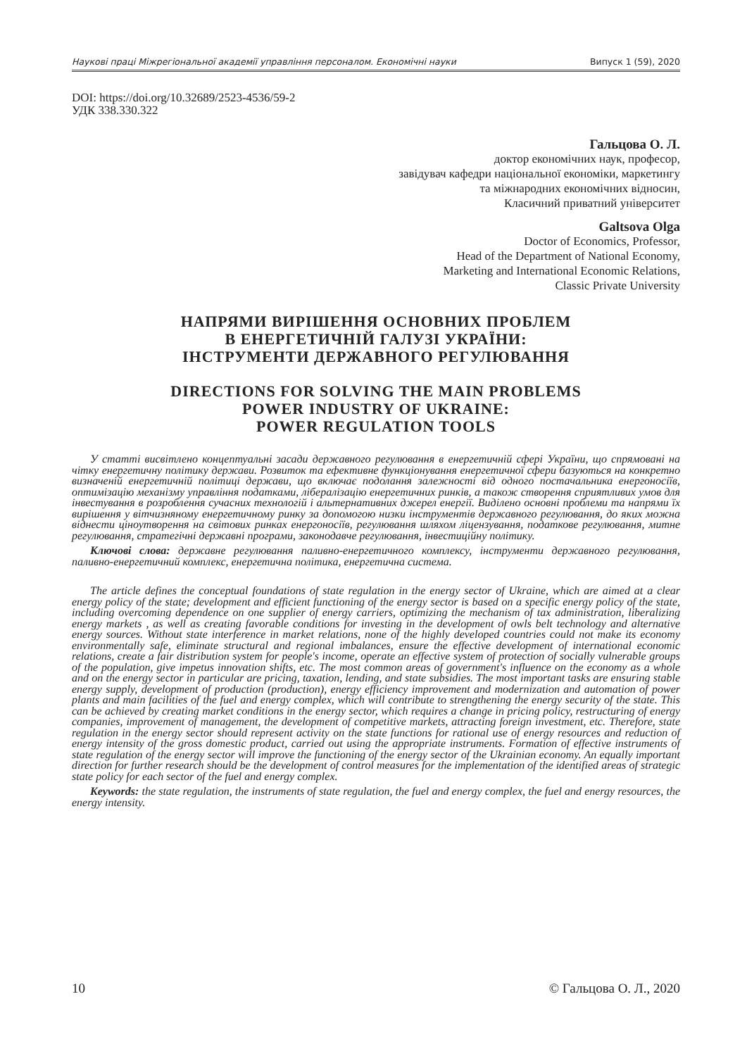Наукові праці Міжрегіональної академії управління персоналом. Економічні науки Випуск 1 (59), 2020
DOI: https://doi.org/10.32689/2523-4536/59-2
УДК 338.330.322
Гальцова О. Л.
доктор економічних наук, професор,
завідувач кафедри національної економіки, маркетингу
та міжнародних економічних відносин,
Класичний приватний університет
Galtsova Olga
Doctor of Economics, Professor,
Head of the Department of National Economy,
Marketing and International Economic Relations,
Classic Private University
НАПРЯМИ ВИРІШЕННЯ ОСНОВНИХ ПРОБЛЕМ
В ЕНЕРГЕТИЧНІЙ ГАЛУЗІ УКРАЇНИ:
ІНСТРУМЕНТИ ДЕРЖАВНОГО РЕГУЛЮВАННЯ
DIRECTIONS FOR SOLVING THE MAIN PROBLEMS
POWER INDUSTRY OF UKRAINE:
POWER REGULATION TOOLS
У статті висвітлено концептуальні засади державного регулювання в енергетичній сфері України, що спрямовані на чітку енергетичну політику держави. Розвиток та ефективне функціонування енергетичної сфери базуються на конкретно визначеній енергетичній політиці держави, що включає подолання залежності від одного постачальника енергоносіїв, оптимізацію механізму управління податками, лібералізацію енергетичних ринків, а також створення сприятливих умов для інвестування в розроблення сучасних технологій і альтернативних джерел енергії. Виділено основні проблеми та напрями їх вирішення у вітчизняному енергетичному ринку за допомогою низки інструментів державного регулювання, до яких можна віднести ціноутворення на світових ринках енергоносіїв, регулювання шляхом ліцензування, податкове регулювання, митне регулювання, стратегічні державні програми, законодавче регулювання, інвестиційну політику.
Ключові слова: державне регулювання паливно-енергетичного комплексу, інструменти державного регулювання, паливно-енергетичний комплекс, енергетична політика, енергетична система.
The article defines the conceptual foundations of state regulation in the energy sector of Ukraine, which are aimed at a clear energy policy of the state; development and efficient functioning of the energy sector is based on a specific energy policy of the state, including overcoming dependence on one supplier of energy carriers, optimizing the mechanism of tax administration, liberalizing energy markets , as well as creating favorable conditions for investing in the development of owls belt technology and alternative energy sources. Without state interference in market relations, none of the highly developed countries could not make its economy environmentally safe, eliminate structural and regional imbalances, ensure the effective development of international economic relations, create a fair distribution system for people's income, operate an effective system of protection of socially vulnerable groups of the population, give impetus innovation shifts, etc. The most common areas of government's influence on the economy as a whole and on the energy sector in particular are pricing, taxation, lending, and state subsidies. The most important tasks are ensuring stable energy supply, development of production (production), energy efficiency improvement and modernization and automation of power plants and main facilities of the fuel and energy complex, which will contribute to strengthening the energy security of the state. This can be achieved by creating market conditions in the energy sector, which requires a change in pricing policy, restructuring of energy companies, improvement of management, the development of competitive markets, attracting foreign investment, etc. Therefore, state regulation in the energy sector should represent activity on the state functions for rational use of energy resources and reduction of energy intensity of the gross domestic product, carried out using the appropriate instruments. Formation of effective instruments of state regulation of the energy sector will improve the functioning of the energy sector of the Ukrainian economy. An equally important direction for further research should be the development of control measures for the implementation of the identified areas of strategic state policy for each sector of the fuel and energy complex.
Keywords: the state regulation, the instruments of state regulation, the fuel and energy complex, the fuel and energy resources, the energy intensity.
10 © Гальцова О. Л., 2020